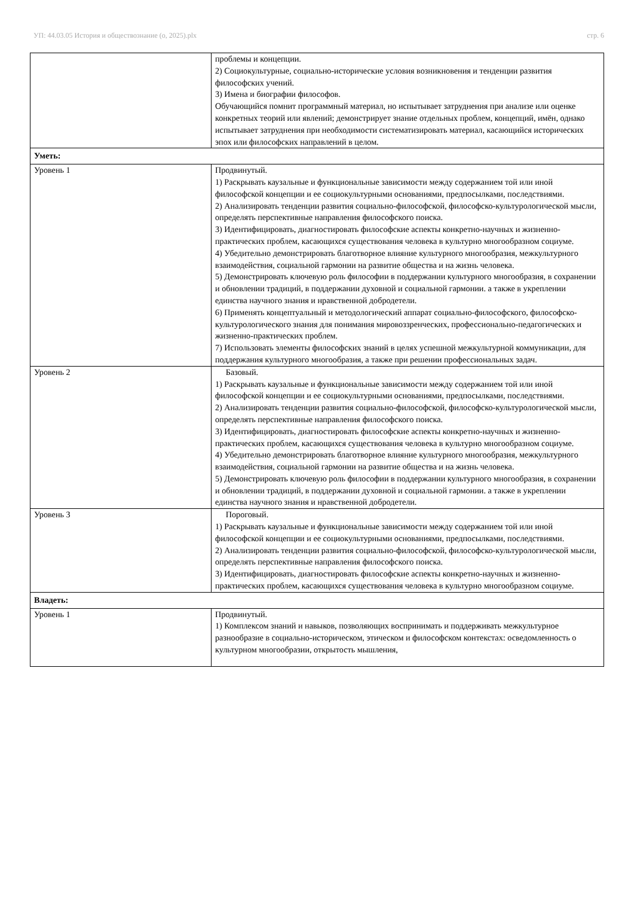УП: 44.03.05 История и обществознание (о, 2025).plx стр. 6
| | проблемы и концепции. 2) Социокультурные, социально-исторические условия возникновения и тенденции развития философских учений. 3) Имена и биографии философов. Обучающийся помнит программный материал, но испытывает затруднения при анализе или оценке конкретных теорий или явлений; демонстрирует знание отдельных проблем, концепций, имён, однако испытывает затруднения при необходимости систематизировать материал, касающийся исторических эпох или философских направлений в целом. |
| Уметь: | |
| Уровень 1 | Продвинутый. 1) Раскрывать каузальные и функциональные зависимости между содержанием той или иной философской концепции и ее социокультурными основаниями, предпосылками, последствиями. 2) Анализировать тенденции развития социально-философской, философско-культурологической мысли, определять перспективные направления философского поиска. 3) Идентифицировать, диагностировать философские аспекты конкретно-научных и жизненно-практических проблем, касающихся существования человека в культурно многообразном социуме. 4) Убедительно демонстрировать благотворное влияние культурного многообразия, межкультурного взаимодействия, социальной гармонии на развитие общества и на жизнь человека. 5) Демонстрировать ключевую роль философии в поддержании культурного многообразия, в сохранении и обновлении традиций, в поддержании духовной и социальной гармонии. а также в укреплении единства научного знания и нравственной добродетели. 6) Применять концептуальный и методологический аппарат социально-философского, философско-культурологического знания для понимания мировоззренческих, профессионально-педагогических и жизненно-практических проблем. 7) Использовать элементы философских знаний в целях успешной межкультурной коммуникации, для поддержания культурного многообразия, а также при решении профессиональных задач. |
| Уровень 2 | Базовый. 1) Раскрывать каузальные и функциональные зависимости между содержанием той или иной философской концепции и ее социокультурными основаниями, предпосылками, последствиями. 2) Анализировать тенденции развития социально-философской, философско-культурологической мысли, определять перспективные направления философского поиска. 3) Идентифицировать, диагностировать философские аспекты конкретно-научных и жизненно-практических проблем, касающихся существования человека в культурно многообразном социуме. 4) Убедительно демонстрировать благотворное влияние культурного многообразия, межкультурного взаимодействия, социальной гармонии на развитие общества и на жизнь человека. 5) Демонстрировать ключевую роль философии в поддержании культурного многообразия, в сохранении и обновлении традиций, в поддержании духовной и социальной гармонии. а также в укреплении единства научного знания и нравственной добродетели. |
| Уровень 3 | Пороговый. 1) Раскрывать каузальные и функциональные зависимости между содержанием той или иной философской концепции и ее социокультурными основаниями, предпосылками, последствиями. 2) Анализировать тенденции развития социально-философской, философско-культурологической мысли, определять перспективные направления философского поиска. 3) Идентифицировать, диагностировать философские аспекты конкретно-научных и жизненно-практических проблем, касающихся существования человека в культурно многообразном социуме. |
| Владеть: | |
| Уровень 1 | Продвинутый. 1) Комплексом знаний и навыков, позволяющих воспринимать и поддерживать межкультурное разнообразие в социально-историческом, этическом и философском контекстах: осведомленность о культурном многообразии, открытость мышления, |